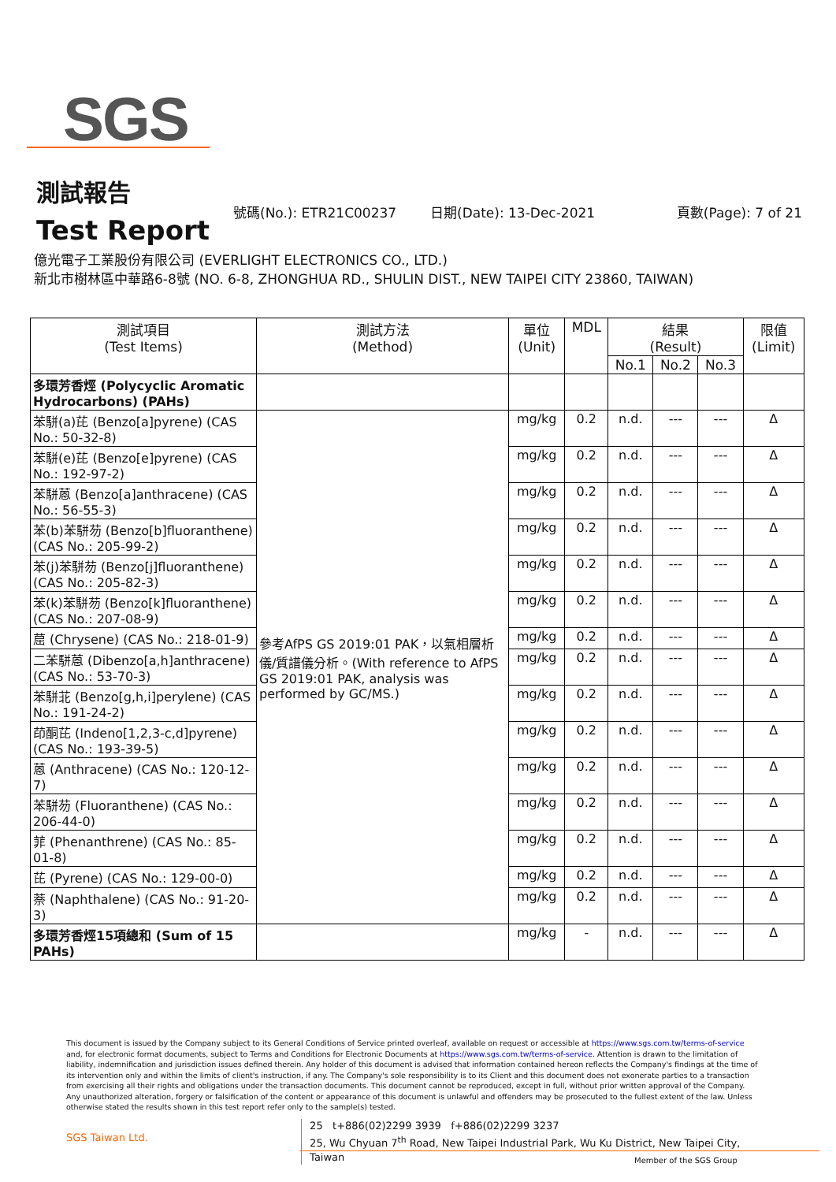SGS
測試報告
Test Report
號碼(No.): ETR21C00237 日期(Date): 13-Dec-2021 頁數(Page): 7 of 21
億光電子工業股份有限公司 (EVERLIGHT ELECTRONICS CO., LTD.)
新北市樹林區中華路6-8號 (NO. 6-8, ZHONGHUA RD., SHULIN DIST., NEW TAIPEI CITY 23860, TAIWAN)
| 測試項目 (Test Items) | 測試方法 (Method) | 單位 (Unit) | MDL | 結果 (Result) | | | 限值 (Limit) |
| --- | --- | --- | --- | --- | --- | --- | --- |
| | | | | No.1 | No.2 | No.3 | |
| 多環芳香烴 (Polycyclic Aromatic Hydrocarbons) (PAHs) | | | | | | | |
| 苯駢(a)芘 (Benzo[a]pyrene) (CAS No.: 50-32-8) | 參考AfPS GS 2019:01 PAK，以氣相層析儀/質譜儀分析。(With reference to AfPS GS 2019:01 PAK, analysis was performed by GC/MS.) | mg/kg | 0.2 | n.d. | --- | --- | Δ |
| 苯駢(e)芘 (Benzo[e]pyrene) (CAS No.: 192-97-2) | | mg/kg | 0.2 | n.d. | --- | --- | Δ |
| 苯駢蒽 (Benzo[a]anthracene) (CAS No.: 56-55-3) | | mg/kg | 0.2 | n.d. | --- | --- | Δ |
| 苯(b)苯駢芴 (Benzo[b]fluoranthene) (CAS No.: 205-99-2) | | mg/kg | 0.2 | n.d. | --- | --- | Δ |
| 苯(j)苯駢芴 (Benzo[j]fluoranthene) (CAS No.: 205-82-3) | | mg/kg | 0.2 | n.d. | --- | --- | Δ |
| 苯(k)苯駢芴 (Benzo[k]fluoranthene) (CAS No.: 207-08-9) | | mg/kg | 0.2 | n.d. | --- | --- | Δ |
| 䓛 (Chrysene) (CAS No.: 218-01-9) | | mg/kg | 0.2 | n.d. | --- | --- | Δ |
| 二苯駢蒽 (Dibenzo[a,h]anthracene) (CAS No.: 53-70-3) | | mg/kg | 0.2 | n.d. | --- | --- | Δ |
| 苯駢苝 (Benzo[g,h,i]perylene) (CAS No.: 191-24-2) | | mg/kg | 0.2 | n.d. | --- | --- | Δ |
| 茚酮芘 (Indeno[1,2,3-c,d]pyrene) (CAS No.: 193-39-5) | | mg/kg | 0.2 | n.d. | --- | --- | Δ |
| 蒽 (Anthracene) (CAS No.: 120-12-7) | | mg/kg | 0.2 | n.d. | --- | --- | Δ |
| 苯駢芴 (Fluoranthene) (CAS No.: 206-44-0) | | mg/kg | 0.2 | n.d. | --- | --- | Δ |
| 菲 (Phenanthrene) (CAS No.: 85-01-8) | | mg/kg | 0.2 | n.d. | --- | --- | Δ |
| 芘 (Pyrene) (CAS No.: 129-00-0) | | mg/kg | 0.2 | n.d. | --- | --- | Δ |
| 萘 (Naphthalene) (CAS No.: 91-20-3) | | mg/kg | 0.2 | n.d. | --- | --- | Δ |
| 多環芳香烴15項總和 (Sum of 15 PAHs) | | mg/kg | - | n.d. | --- | --- | Δ |
This document is issued by the Company subject to its General Conditions of Service printed overleaf, available on request or accessible at https://www.sgs.com.tw/terms-of-service and, for electronic format documents, subject to Terms and Conditions for Electronic Documents at https://www.sgs.com.tw/terms-of-service. Attention is drawn to the limitation of liability, indemnification and jurisdiction issues defined therein. Any holder of this document is advised that information contained hereon reflects the Company's findings at the time of its intervention only and within the limits of client's instruction, if any. The Company's sole responsibility is to its Client and this document does not exonerate parties to a transaction from exercising all their rights and obligations under the transaction documents. This document cannot be reproduced, except in full, without prior written approval of the Company. Any unauthorized alteration, forgery or falsification of the content or appearance of this document is unlawful and offenders may be prosecuted to the fullest extent of the law. Unless otherwise stated the results shown in this test report refer only to the sample(s) tested.
SGS Taiwan Ltd. 25 t+886(02)2299 3939 f+886(02)2299 3237
25, Wu Chyuan 7<sup>th</sup> Road, New Taipei Industrial Park, Wu Ku District, New Taipei City, Taiwan
Member of the SGS Group